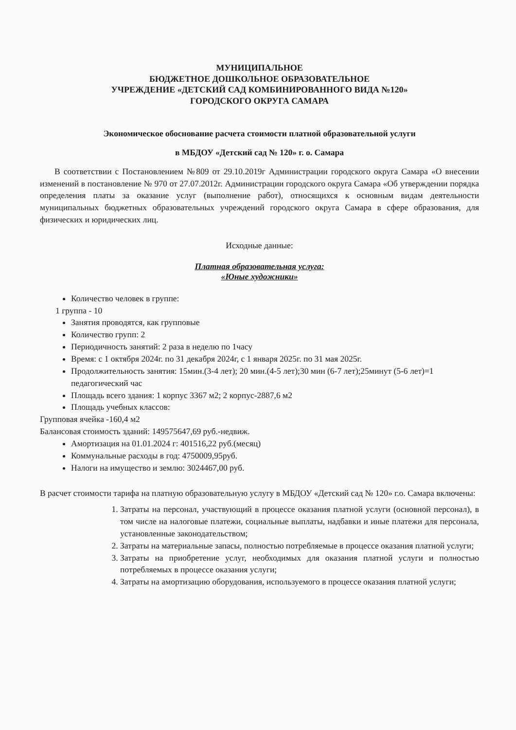МУНИЦИПАЛЬНОЕ
БЮДЖЕТНОЕ ДОШКОЛЬНОЕ ОБРАЗОВАТЕЛЬНОЕ
УЧРЕЖДЕНИЕ «ДЕТСКИЙ САД КОМБИНИРОВАННОГО ВИДА №120»
ГОРОДСКОГО ОКРУГА САМАРА
Экономическое обоснование расчета стоимости платной образовательной услуги
в МБДОУ «Детский сад № 120» г. о. Самара
В соответствии с Постановлением №809 от 29.10.2019г Администрации городского округа Самара «О внесении изменений в постановление № 970 от 27.07.2012г. Администрации городского округа Самара «Об утверждении порядка определения платы за оказание услуг (выполнение работ), относящихся к основным видам деятельности муниципальных бюджетных образовательных учреждений городского округа Самара в сфере образования, для физических и юридических лиц.
Исходные данные:
Платная образовательная услуга:
«Юные художники»
Количество человек в группе:
1 группа - 10
Занятия проводятся, как групповые
Количество групп: 2
Периодичность занятий: 2 раза в неделю по 1часу
Время: с 1 октября 2024г. по 31 декабря 2024г, с 1 января 2025г. по 31 мая 2025г.
Продолжительность занятия: 15мин.(3-4 лет); 20 мин.(4-5 лет);30 мин (6-7 лет);25минут (5-6 лет)=1 педагогический час
Площадь всего здания: 1 корпус 3367 м2; 2 корпус-2887,6 м2
Площадь учебных классов:
Групповая ячейка -160,4 м2
Балансовая стоимость зданий: 149575647,69 руб.-недвиж.
Амортизация на 01.01.2024 г: 401516,22 руб.(месяц)
Коммунальные расходы в год: 4750009,95руб.
Налоги на имущество и землю: 3024467,00 руб.
В расчет стоимости тарифа на платную образовательную услугу в МБДОУ «Детский сад № 120» г.о. Самара включены:
1. Затраты на персонал, участвующий в процессе оказания платной услуги (основной персонал), в том числе на налоговые платежи, социальные выплаты, надбавки и иные платежи для персонала, установленные законодательством;
2. Затраты на материальные запасы, полностью потребляемые в процессе оказания платной услуги;
3. Затраты на приобретение услуг, необходимых для оказания платной услуги и полностью потребляемых в процессе оказания услуги;
4. Затраты на амортизацию оборудования, используемого в процессе оказания платной услуги;